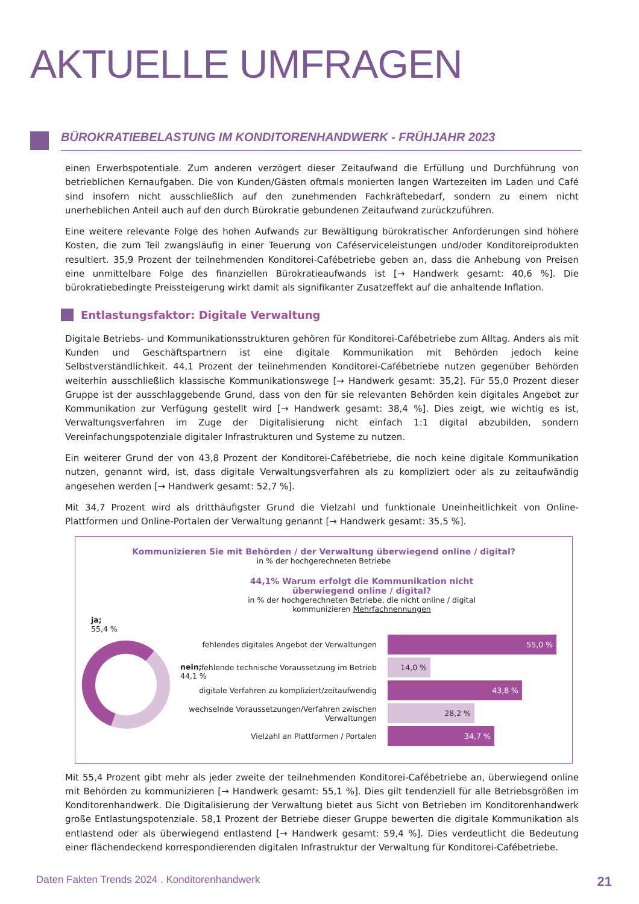AKTUELLE UMFRAGEN
BÜROKRATIEBELASTUNG IM KONDITORENHANDWERK - FRÜHJAHR 2023
einen Erwerbspotentiale. Zum anderen verzögert dieser Zeitaufwand die Erfüllung und Durchführung von betrieblichen Kernaufgaben. Die von Kunden/Gästen oftmals monierten langen Wartezeiten im Laden und Café sind insofern nicht ausschließlich auf den zunehmenden Fachkräftebedarf, sondern zu einem nicht unerheblichen Anteil auch auf den durch Bürokratie gebundenen Zeitaufwand zurückzuführen.
Eine weitere relevante Folge des hohen Aufwands zur Bewältigung bürokratischer Anforderungen sind höhere Kosten, die zum Teil zwangsläufig in einer Teuerung von Caféserviceleistungen und/oder Konditoreiprodukten resultiert. 35,9 Prozent der teilnehmenden Konditorei-Cafébetriebe geben an, dass die Anhebung von Preisen eine unmittelbare Folge des finanziellen Bürokratieaufwands ist [→ Handwerk gesamt: 40,6 %]. Die bürokratiebedingte Preissteigerung wirkt damit als signifikanter Zusatzeffekt auf die anhaltende Inflation.
Entlastungsfaktor: Digitale Verwaltung
Digitale Betriebs- und Kommunikationsstrukturen gehören für Konditorei-Cafébetriebe zum Alltag. Anders als mit Kunden und Geschäftspartnern ist eine digitale Kommunikation mit Behörden jedoch keine Selbstverständlichkeit. 44,1 Prozent der teilnehmenden Konditorei-Cafébetriebe nutzen gegenüber Behörden weiterhin ausschließlich klassische Kommunikationswege [→ Handwerk gesamt: 35,2]. Für 55,0 Prozent dieser Gruppe ist der ausschlaggebende Grund, dass von den für sie relevanten Behörden kein digitales Angebot zur Kommunikation zur Verfügung gestellt wird [→ Handwerk gesamt: 38,4 %]. Dies zeigt, wie wichtig es ist, Verwaltungsverfahren im Zuge der Digitalisierung nicht einfach 1:1 digital abzubilden, sondern Vereinfachungspotenziale digitaler Infrastrukturen und Systeme zu nutzen.
Ein weiterer Grund der von 43,8 Prozent der Konditorei-Cafébetriebe, die noch keine digitale Kommunikation nutzen, genannt wird, ist, dass digitale Verwaltungsverfahren als zu kompliziert oder als zu zeitaufwändig angesehen werden [→ Handwerk gesamt: 52,7 %].
Mit 34,7 Prozent wird als dritthäufigster Grund die Vielzahl und funktionale Uneinheitlichkeit von Online-Plattformen und Online-Portalen der Verwaltung genannt [→ Handwerk gesamt: 35,5 %].
Kommunizieren Sie mit Behörden / der Verwaltung überwiegend online / digital?
in % der hochgerechneten Betriebe
44,1% Warum erfolgt die Kommunikation nicht überwiegend online / digital?
in % der hochgerechneten Betriebe, die nicht online / digital kommunizieren Mehrfachnennungen
ja;
55,4 %
nein;
44,1 %
fehlendes digitales Angebot der Verwaltungen
55,0 %
fehlende technische Voraussetzung im Betrieb
14,0 %
digitale Verfahren zu kompliziert/zeitaufwendig
43,8 %
wechselnde Voraussetzungen/Verfahren zwischen Verwaltungen
28,2 %
Vielzahl an Plattformen / Portalen
34,7 %
Mit 55,4 Prozent gibt mehr als jeder zweite der teilnehmenden Konditorei-Cafébetriebe an, überwiegend online mit Behörden zu kommunizieren [→ Handwerk gesamt: 55,1 %]. Dies gilt tendenziell für alle Betriebsgrößen im Konditorenhandwerk. Die Digitalisierung der Verwaltung bietet aus Sicht von Betrieben im Konditorenhandwerk große Entlastungspotenziale. 58,1 Prozent der Betriebe dieser Gruppe bewerten die digitale Kommunikation als entlastend oder als überwiegend entlastend [→ Handwerk gesamt: 59,4 %]. Dies verdeutlicht die Bedeutung einer flächendeckend korrespondierenden digitalen Infrastruktur der Verwaltung für Konditorei-Cafébetriebe.
Daten Fakten Trends 2024 . Konditorenhandwerk 21